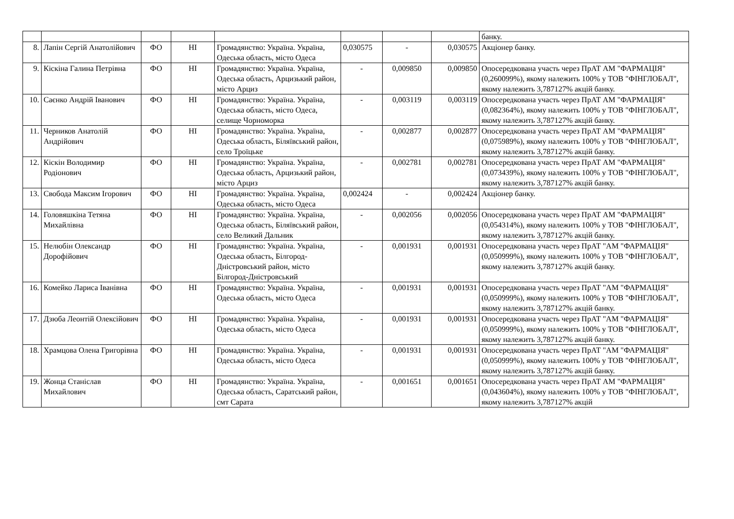| | | | | | | | | банку. |
| 8. | Лапін Сергій Анатолійович | ФО | НІ | Громадянство: Україна. Україна, Одеська область, місто Одеса | 0,030575 | - | 0,030575 | Акціонер банку. |
| 9. | Кіскіна Галина Петрівна | ФО | НІ | Громадянство: Україна. Україна, Одеська область, Арцизький район, місто Арциз | - | 0,009850 | 0,009850 | Опосередкована участь через ПрАТ АМ "ФАРМАЦІЯ" (0,260099%), якому належить 100% у ТОВ "ФІНГЛОБАЛ", якому належить 3,787127% акцій банку. |
| 10. | Саєнко Андрій Іванович | ФО | НІ | Громадянство: Україна. Україна, Одеська область, місто Одеса, селище Чорноморка | - | 0,003119 | 0,003119 | Опосередкована участь через ПрАТ АМ "ФАРМАЦІЯ" (0,082364%), якому належить 100% у ТОВ "ФІНГЛОБАЛ", якому належить 3,787127% акцій банку. |
| 11. | Черников Анатолій Андрійович | ФО | НІ | Громадянство: Україна. Україна, Одеська область, Біляївський район, село Троїцьке | - | 0,002877 | 0,002877 | Опосередкована участь через ПрАТ АМ "ФАРМАЦІЯ" (0,075989%), якому належить 100% у ТОВ "ФІНГЛОБАЛ", якому належить 3,787127% акцій банку. |
| 12. | Кіскін Володимир Родіонович | ФО | НІ | Громадянство: Україна. Україна, Одеська область, Арцизький район, місто Арциз | - | 0,002781 | 0,002781 | Опосередкована участь через ПрАТ АМ "ФАРМАЦІЯ" (0,073439%), якому належить 100% у ТОВ "ФІНГЛОБАЛ", якому належить 3,787127% акцій банку. |
| 13. | Свобода Максим Ігорович | ФО | НІ | Громадянство: Україна. Україна, Одеська область, місто Одеса | 0,002424 | - | 0,002424 | Акціонер банку. |
| 14. | Головяшкіна Тетяна Михайлівна | ФО | НІ | Громадянство: Україна. Україна, Одеська область, Біляївський район, село Великий Дальник | - | 0,002056 | 0,002056 | Опосередкована участь через ПрАТ АМ "ФАРМАЦІЯ" (0,054314%), якому належить 100% у ТОВ "ФІНГЛОБАЛ", якому належить 3,787127% акцій банку. |
| 15. | Нелюбін Олександр Дорофійович | ФО | НІ | Громадянство: Україна. Україна, Одеська область, Білгород-Дністровський район, місто Білгород-Дністровський | - | 0,001931 | 0,001931 | Опосередкована участь через ПрАТ "АМ "ФАРМАЦІЯ" (0,050999%), якому належить 100% у ТОВ "ФІНГЛОБАЛ", якому належить 3,787127% акцій банку. |
| 16. | Комейко Лариса Іванівна | ФО | НІ | Громадянство: Україна. Україна, Одеська область, місто Одеса | - | 0,001931 | 0,001931 | Опосередкована участь через ПрАТ "АМ "ФАРМАЦІЯ" (0,050999%), якому належить 100% у ТОВ "ФІНГЛОБАЛ", якому належить 3,787127% акцій банку. |
| 17. | Дзюба Леонтій Олексійович | ФО | НІ | Громадянство: Україна. Україна, Одеська область, місто Одеса | - | 0,001931 | 0,001931 | Опосередкована участь через ПрАТ "АМ "ФАРМАЦІЯ" (0,050999%), якому належить 100% у ТОВ "ФІНГЛОБАЛ", якому належить 3,787127% акцій банку. |
| 18. | Храмцова Олена Григорівна | ФО | НІ | Громадянство: Україна. Україна, Одеська область, місто Одеса | - | 0,001931 | 0,001931 | Опосередкована участь через ПрАТ "АМ "ФАРМАЦІЯ" (0,050999%), якому належить 100% у ТОВ "ФІНГЛОБАЛ", якому належить 3,787127% акцій банку. |
| 19. | Жонца Станіслав Михайлович | ФО | НІ | Громадянство: Україна. Україна, Одеська область, Саратський район, смт Сарата | - | 0,001651 | 0,001651 | Опосередкована участь через ПрАТ АМ "ФАРМАЦІЯ" (0,043604%), якому належить 100% у ТОВ "ФІНГЛОБАЛ", якому належить 3,787127% акцій |